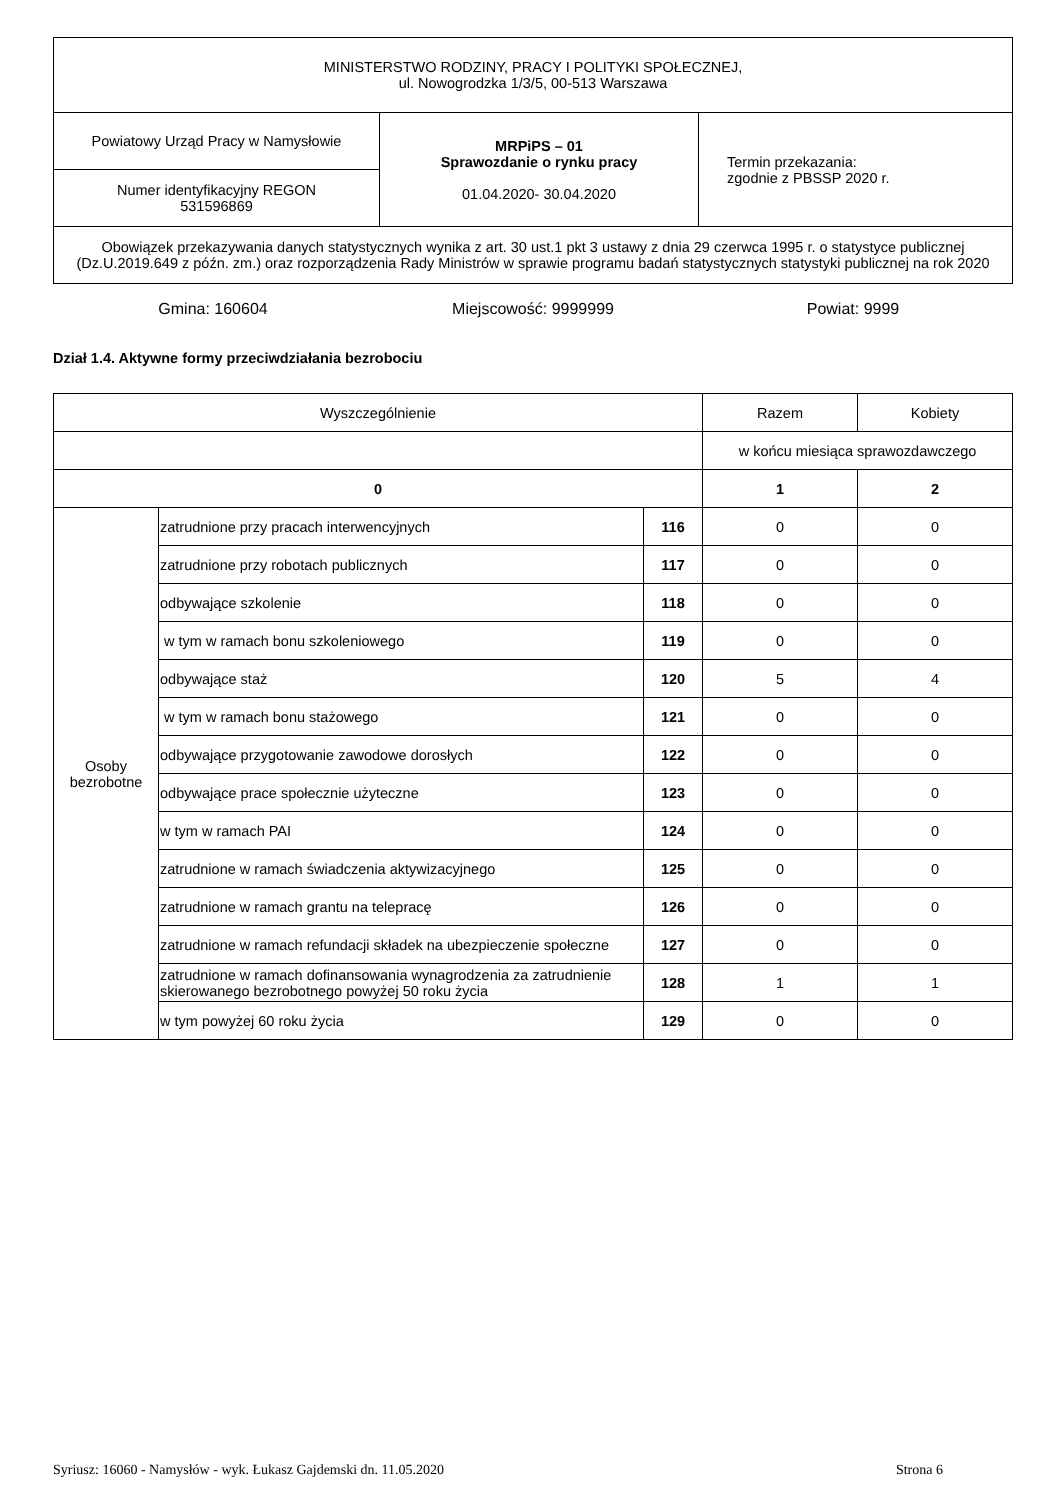| MINISTERSTWO RODZINY, PRACY I POLITYKI SPOŁECZNEJ, ul. Nowogrodzka 1/3/5, 00-513 Warszawa | | |
| Powiatowy Urząd Pracy w Namysłowie | MRPiPS – 01 Sprawozdanie o rynku pracy 01.04.2020- 30.04.2020 | Termin przekazania: zgodnie z PBSSP 2020 r. |
| Numer identyfikacyjny REGON 531596869 | | |
| Obowiązek przekazywania danych statystycznych wynika z art. 30 ust.1 pkt 3 ustawy z dnia 29 czerwca 1995 r. o statystyce publicznej (Dz.U.2019.649 z późn. zm.) oraz rozporządzenia Rady Ministrów w sprawie programu badań statystycznych statystyki publicznej na rok 2020 | | |
Gmina: 160604 Miejscowość: 9999999 Powiat: 9999
Dział 1.4. Aktywne formy przeciwdziałania bezrobociu
| Wyszczególnienie | | | Razem | Kobiety |
| | | | w końcu miesiąca sprawozdawczego | |
| 0 | | | 1 | 2 |
| Osoby bezrobotne | zatrudnione przy pracach interwencyjnych | 116 | 0 | 0 |
| | zatrudnione przy robotach publicznych | 117 | 0 | 0 |
| | odbywające szkolenie | 118 | 0 | 0 |
| | w tym w ramach bonu szkoleniowego | 119 | 0 | 0 |
| | odbywające staż | 120 | 5 | 4 |
| | w tym w ramach bonu stażowego | 121 | 0 | 0 |
| | odbywające przygotowanie zawodowe dorosłych | 122 | 0 | 0 |
| | odbywające prace społecznie użyteczne | 123 | 0 | 0 |
| | w tym w ramach PAI | 124 | 0 | 0 |
| | zatrudnione w ramach świadczenia aktywizacyjnego | 125 | 0 | 0 |
| | zatrudnione w ramach grantu na telepracę | 126 | 0 | 0 |
| | zatrudnione w ramach refundacji składek na ubezpieczenie społeczne | 127 | 0 | 0 |
| | zatrudnione w ramach dofinansowania wynagrodzenia za zatrudnienie skierowanego bezrobotnego powyżej 50 roku życia | 128 | 1 | 1 |
| | w tym powyżej 60 roku życia | 129 | 0 | 0 |
Syriusz: 16060 - Namysłów - wyk. Łukasz Gajdemski dn. 11.05.2020 Strona 6